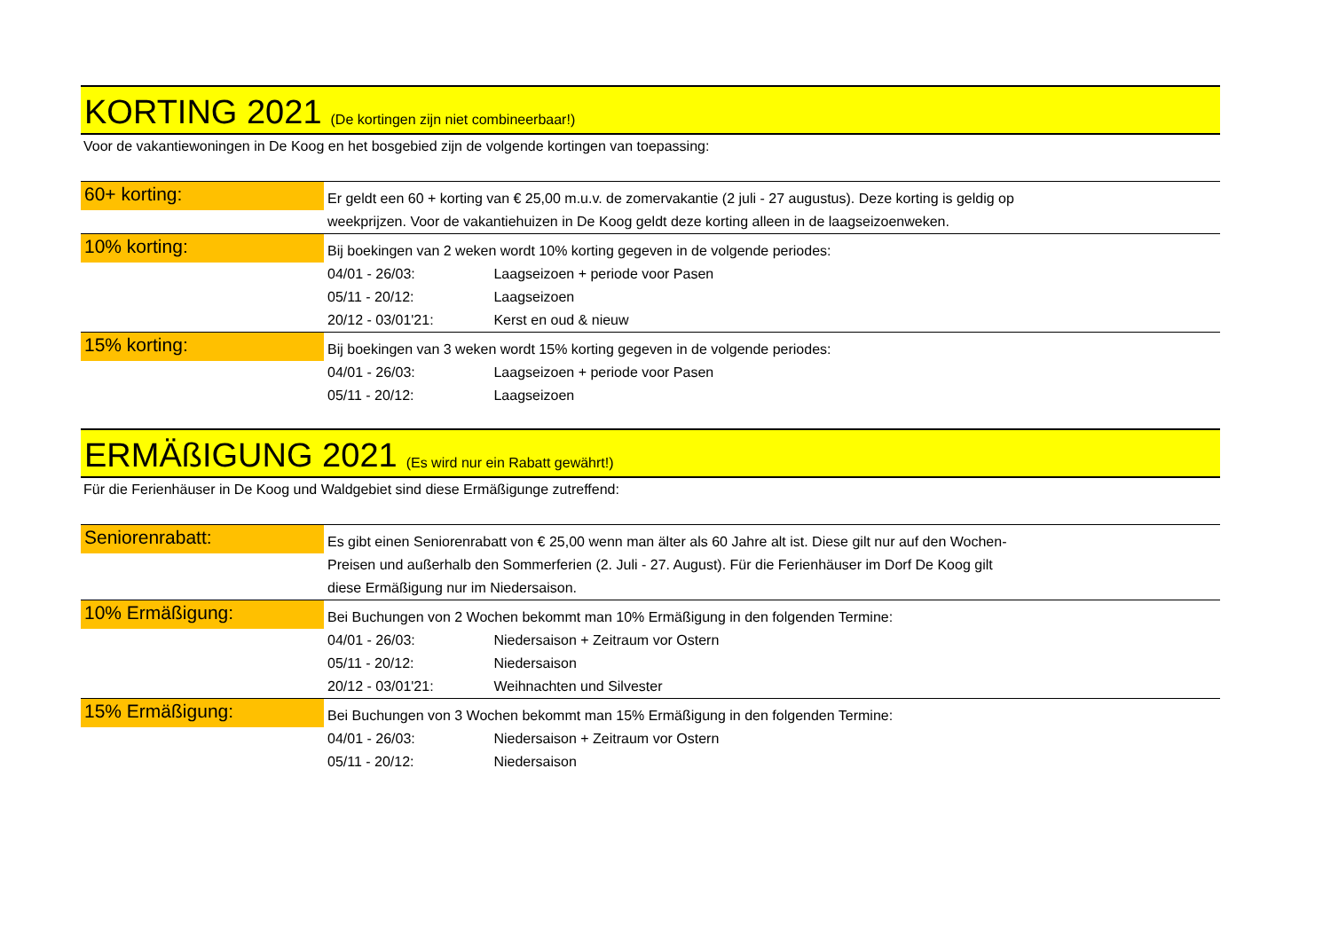KORTING 2021 (De kortingen zijn niet combineerbaar!)
Voor de vakantiewoningen in De Koog en het bosgebied zijn de volgende kortingen van toepassing:
| 60+ korting: | Er geldt een 60 + korting van € 25,00 m.u.v. de zomervakantie (2 juli - 27 augustus). Deze korting is geldig op weekprijzen. Voor de vakantiehuizen in De Koog geldt deze korting alleen in de laagseizoenweken. |
| 10% korting: | Bij boekingen van 2 weken wordt 10% korting gegeven in de volgende periodes: 04/01 - 26/03: Laagseizoen + periode voor Pasen 05/11 - 20/12: Laagseizoen 20/12 - 03/01'21: Kerst en oud & nieuw |
| 15% korting: | Bij boekingen van 3 weken wordt 15% korting gegeven in de volgende periodes: 04/01 - 26/03: Laagseizoen + periode voor Pasen 05/11 - 20/12: Laagseizoen |
ERMÄßIGUNG 2021 (Es wird nur ein Rabatt gewährt!)
Für die Ferienhäuser in De Koog und Waldgebiet sind diese Ermäßigunge zutreffend:
| Seniorenrabatt: | Es gibt einen Seniorenrabatt von € 25,00 wenn man älter als 60 Jahre alt ist. Diese gilt nur auf den Wochen- Preisen und außerhalb den Sommerferien (2. Juli - 27. August). Für die Ferienhäuser im Dorf De Koog gilt diese Ermäßigung nur im Niedersaison. |
| 10% Ermäßigung: | Bei Buchungen von 2 Wochen bekommt man 10% Ermäßigung in den folgenden Termine: 04/01 - 26/03: Niedersaison + Zeitraum vor Ostern 05/11 - 20/12: Niedersaison 20/12 - 03/01'21: Weihnachten und Silvester |
| 15% Ermäßigung: | Bei Buchungen von 3 Wochen bekommt man 15% Ermäßigung in den folgenden Termine: 04/01 - 26/03: Niedersaison + Zeitraum vor Ostern 05/11 - 20/12: Niedersaison |